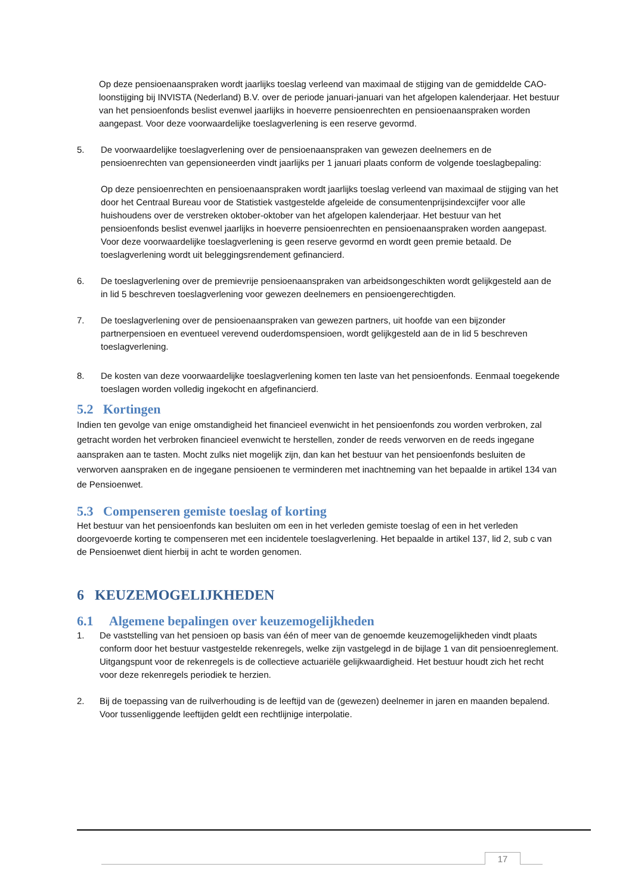Op deze pensioenaanspraken wordt jaarlijks toeslag verleend van maximaal de stijging van de gemiddelde CAO-loonstijging bij INVISTA (Nederland) B.V. over de periode januari-januari van het afgelopen kalenderjaar. Het bestuur van het pensioenfonds beslist evenwel jaarlijks in hoeverre pensioenrechten en pensioenaanspraken worden aangepast. Voor deze voorwaardelijke toeslagverlening is een reserve gevormd.
5. De voorwaardelijke toeslagverlening over de pensioenaanspraken van gewezen deelnemers en de pensioenrechten van gepensioneerden vindt jaarlijks per 1 januari plaats conform de volgende toeslagbepaling:
Op deze pensioenrechten en pensioenaanspraken wordt jaarlijks toeslag verleend van maximaal de stijging van het door het Centraal Bureau voor de Statistiek vastgestelde afgeleide de consumentenprijsindexcijfer voor alle huishoudens over de verstreken oktober-oktober van het afgelopen kalenderjaar. Het bestuur van het pensioenfonds beslist evenwel jaarlijks in hoeverre pensioenrechten en pensioenaanspraken worden aangepast. Voor deze voorwaardelijke toeslagverlening is geen reserve gevormd en wordt geen premie betaald. De toeslagverlening wordt uit beleggingsrendement gefinancierd.
6. De toeslagverlening over de premievrije pensioenaanspraken van arbeidsongeschikten wordt gelijkgesteld aan de in lid 5 beschreven toeslagverlening voor gewezen deelnemers en pensioengerechtigden.
7. De toeslagverlening over de pensioenaanspraken van gewezen partners, uit hoofde van een bijzonder partnerpensioen en eventueel verevend ouderdomspensioen, wordt gelijkgesteld aan de in lid 5 beschreven toeslagverlening.
8. De kosten van deze voorwaardelijke toeslagverlening komen ten laste van het pensioenfonds. Eenmaal toegekende toeslagen worden volledig ingekocht en afgefinancierd.
5.2 Kortingen
Indien ten gevolge van enige omstandigheid het financieel evenwicht in het pensioenfonds zou worden verbroken, zal getracht worden het verbroken financieel evenwicht te herstellen, zonder de reeds verworven en de reeds ingegane aanspraken aan te tasten. Mocht zulks niet mogelijk zijn, dan kan het bestuur van het pensioenfonds besluiten de verworven aanspraken en de ingegane pensioenen te verminderen met inachtneming van het bepaalde in artikel 134 van de Pensioenwet.
5.3 Compenseren gemiste toeslag of korting
Het bestuur van het pensioenfonds kan besluiten om een in het verleden gemiste toeslag of een in het verleden doorgevoerde korting te compenseren met een incidentele toeslagverlening. Het bepaalde in artikel 137, lid 2, sub c van de Pensioenwet dient hierbij in acht te worden genomen.
6 KEUZEMOGELIJKHEDEN
6.1 Algemene bepalingen over keuzemogelijkheden
1. De vaststelling van het pensioen op basis van één of meer van de genoemde keuzemogelijkheden vindt plaats conform door het bestuur vastgestelde rekenregels, welke zijn vastgelegd in de bijlage 1 van dit pensioenreglement. Uitgangspunt voor de rekenregels is de collectieve actuariële gelijkwaardigheid. Het bestuur houdt zich het recht voor deze rekenregels periodiek te herzien.
2. Bij de toepassing van de ruilverhouding is de leeftijd van de (gewezen) deelnemer in jaren en maanden bepalend. Voor tussenliggende leeftijden geldt een rechtlijnige interpolatie.
17